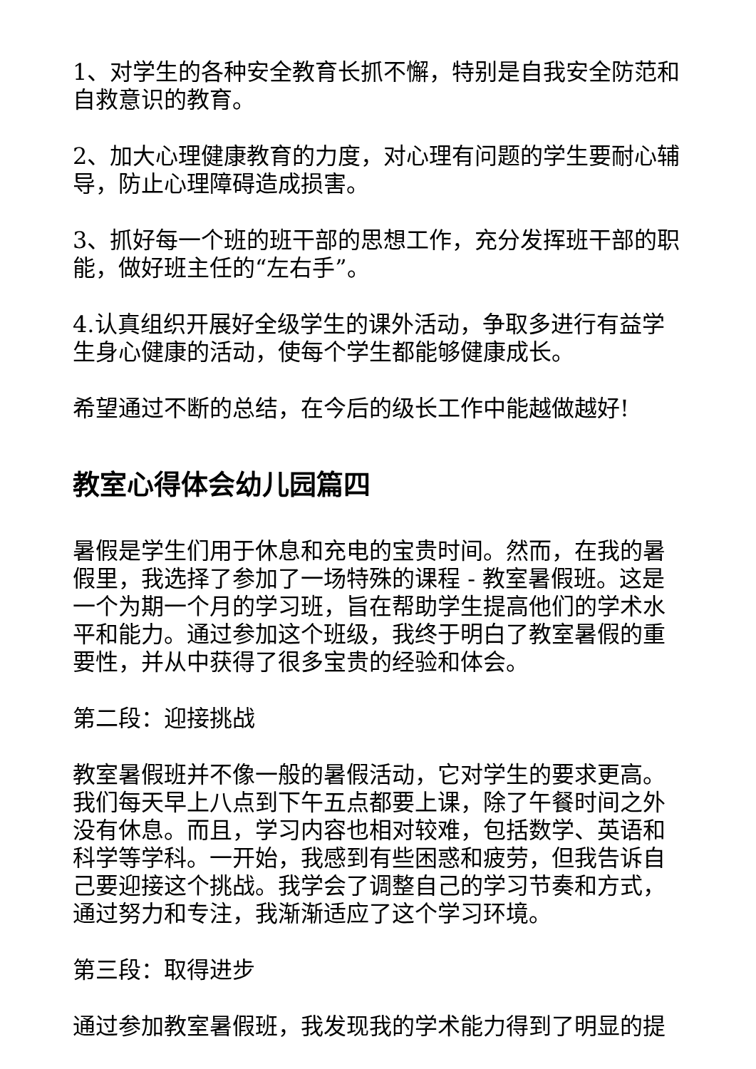1、对学生的各种安全教育长抓不懈，特别是自我安全防范和自救意识的教育。
2、加大心理健康教育的力度，对心理有问题的学生要耐心辅导，防止心理障碍造成损害。
3、抓好每一个班的班干部的思想工作，充分发挥班干部的职能，做好班主任的“左右手”。
4.认真组织开展好全级学生的课外活动，争取多进行有益学生身心健康的活动，使每个学生都能够健康成长。
希望通过不断的总结，在今后的级长工作中能越做越好!
教室心得体会幼儿园篇四
暑假是学生们用于休息和充电的宝贵时间。然而，在我的暑假里，我选择了参加了一场特殊的课程 - 教室暑假班。这是一个为期一个月的学习班，旨在帮助学生提高他们的学术水平和能力。通过参加这个班级，我终于明白了教室暑假的重要性，并从中获得了很多宝贵的经验和体会。
第二段：迎接挑战
教室暑假班并不像一般的暑假活动，它对学生的要求更高。我们每天早上八点到下午五点都要上课，除了午餐时间之外没有休息。而且，学习内容也相对较难，包括数学、英语和科学等学科。一开始，我感到有些困惑和疲劳，但我告诉自己要迎接这个挑战。我学会了调整自己的学习节奏和方式，通过努力和专注，我渐渐适应了这个学习环境。
第三段：取得进步
通过参加教室暑假班，我发现我的学术能力得到了明显的提